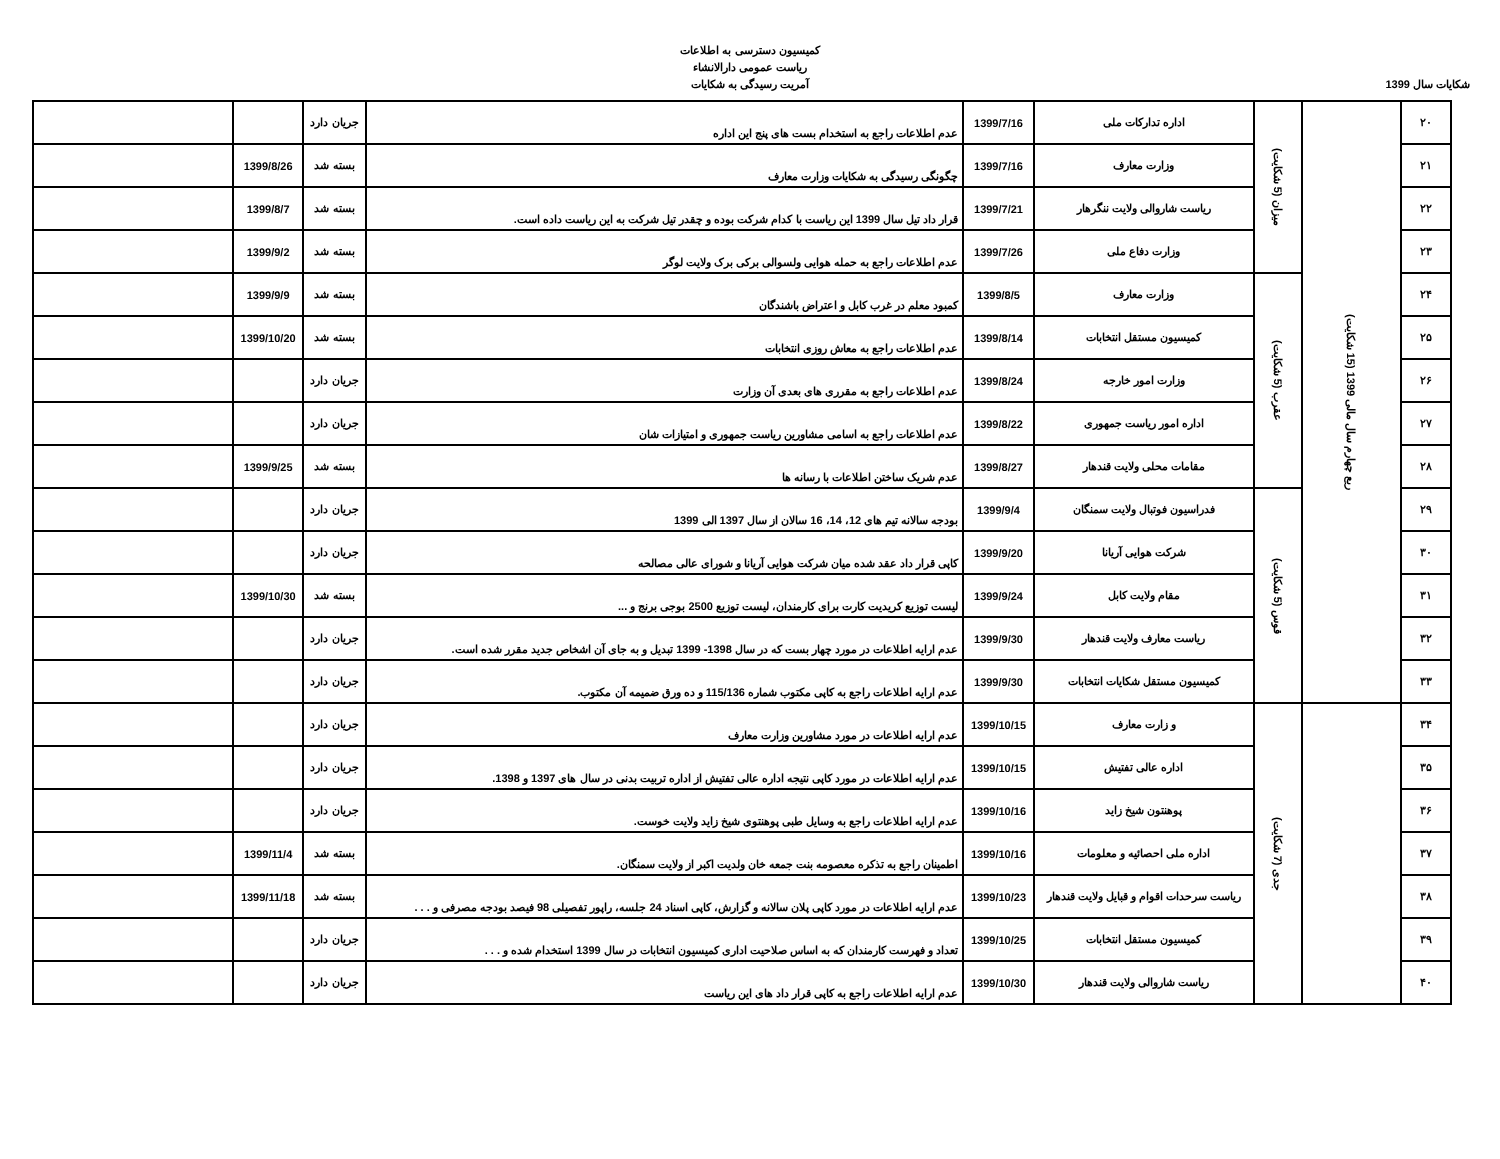کمیسیون دسترسی به اطلاعات
ریاست عمومی دارالانشاء
آمریت رسیدگی به شکایات
شکایات سال 1399
| ۲۰ | ربع چهارم سال مالی 1399 (15 شکایت) | میزان (5 شکایت) | اداره تدارکات ملی | 1399/7/16 | عدم اطلاعات راجع به استخدام بست های پنج این اداره | جریان دارد | | |
| ۲۱ | | | وزارت معارف | 1399/7/16 | چگونگی رسیدگی به شکایات وزارت معارف | بسته شد | 1399/8/26 | |
| ۲۲ | | | ریاست شاروالی ولایت ننگرهار | 1399/7/21 | قرار داد تیل سال 1399 این ریاست با کدام شرکت بوده و چقدر تیل شرکت به این ریاست داده است. | بسته شد | 1399/8/7 | |
| ۲۳ | | | وزارت دفاع ملی | 1399/7/26 | عدم اطلاعات راجع به حمله هوایی ولسوالی برکی برک ولایت لوگر | بسته شد | 1399/9/2 | |
| ۲۴ | | عقرب (5 شکایت) | وزارت معارف | 1399/8/5 | کمبود معلم در غرب کابل و اعتراض باشندگان | بسته شد | 1399/9/9 | |
| ۲۵ | | | کمیسیون مستقل انتخابات | 1399/8/14 | عدم اطلاعات راجع به معاش روزی انتخابات | بسته شد | 1399/10/20 | |
| ۲۶ | | | وزارت امور خارجه | 1399/8/24 | عدم اطلاعات راجع به مقرری های بعدی آن وزارت | جریان دارد | | |
| ۲۷ | | | اداره امور ریاست جمهوری | 1399/8/22 | عدم اطلاعات راجع به اسامی مشاورین ریاست جمهوری و امتیازات شان | جریان دارد | | |
| ۲۸ | | | مقامات محلی ولایت قندهار | 1399/8/27 | عدم شریک ساختن اطلاعات با رسانه ها | بسته شد | 1399/9/25 | |
| ۲۹ | | قوس (5 شکایت) | فدراسیون فوتبال ولایت سمنگان | 1399/9/4 | بودجه سالانه تیم های 12، 14، 16 سالان از سال 1397 الی 1399 | جریان دارد | | |
| ۳۰ | | | شرکت هوایی آریانا | 1399/9/20 | کاپی قرار داد عقد شده میان شرکت هوایی آریانا و شورای عالی مصالحه | جریان دارد | | |
| ۳۱ | | | مقام ولایت کابل | 1399/9/24 | لیست توزیع کریدیت کارت برای کارمندان، لیست توزیع 2500 بوجی برنج و ... | بسته شد | 1399/10/30 | |
| ۳۲ | | | ریاست معارف ولایت قندهار | 1399/9/30 | عدم ارایه اطلاعات در مورد چهار بست که در سال 1398- 1399 تبدیل و به جای آن اشخاص جدید مقرر شده است. | جریان دارد | | |
| ۳۳ | | | کمیسیون مستقل شکایات انتخابات | 1399/9/30 | عدم ارایه اطلاعات راجع به کاپی مکتوب شماره 115/136 و ده ورق ضمیمه آن مکتوب. | جریان دارد | | |
| ۳۴ | | جدی (7 شکایت) | و زارت معارف | 1399/10/15 | عدم ارایه اطلاعات در مورد مشاورین وزارت معارف | جریان دارد | | |
| ۳۵ | | | اداره عالی تفتیش | 1399/10/15 | عدم ارایه اطلاعات در مورد کاپی نتیجه اداره عالی تفتیش از اداره تربیت بدنی در سال های 1397 و 1398. | جریان دارد | | |
| ۳۶ | | | پوهنتون شیخ زاید | 1399/10/16 | عدم ارایه اطلاعات راجع به وسایل طبی پوهنتوی شیخ زاید ولایت خوست. | جریان دارد | | |
| ۳۷ | | | اداره ملی احصائیه و معلومات | 1399/10/16 | اطمینان راجع به تذکره معصومه بنت جمعه خان ولدیت اکبر از ولایت سمنگان. | بسته شد | 1399/11/4 | |
| ۳۸ | | | ریاست سرحدات اقوام و قبایل ولایت قندهار | 1399/10/23 | عدم ارایه اطلاعات در مورد کاپی پلان سالانه و گزارش، کاپی اسناد 24 جلسه، راپور تفصیلی 98 فیصد بودجه مصرفی و . . . | بسته شد | 1399/11/18 | |
| ۳۹ | | | کمیسیون مستقل انتخابات | 1399/10/25 | تعداد و فهرست کارمندان که به اساس صلاحیت اداری کمیسیون انتخابات در سال 1399 استخدام شده و . . . | جریان دارد | | |
| ۴۰ | | | ریاست شاروالی ولایت قندهار | 1399/10/30 | عدم ارایه اطلاعات راجع به کاپی قرار داد های این ریاست | جریان دارد | | |